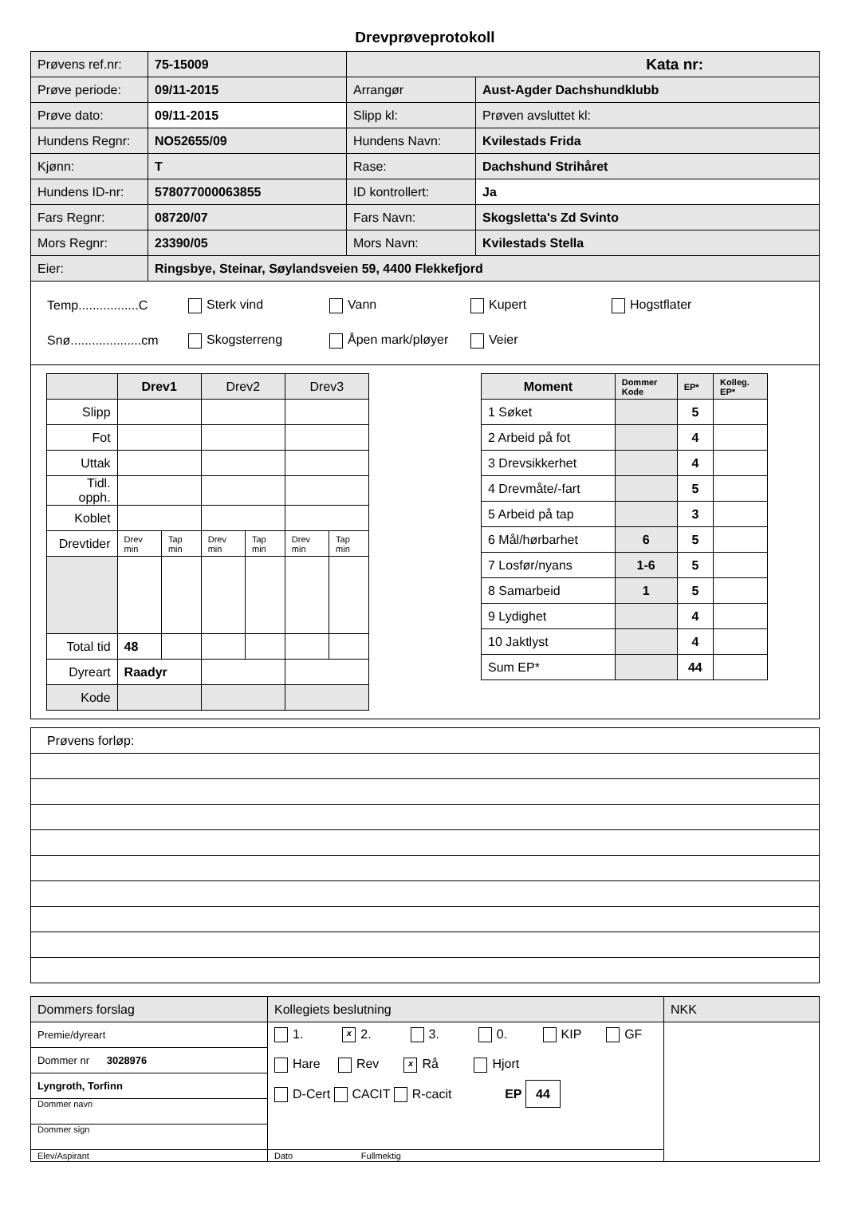Drevprøveprotokoll
| Prøvens ref.nr: | 75-15009 | Kata nr: | |
| Prøve periode: | 09/11-2015 | Arrangør | Aust-Agder Dachshundklubb |
| Prøve dato: | 09/11-2015 | Slipp kl: | Prøven avsluttet kl: |
| Hundens Regnr: | NO52655/09 | Hundens Navn: | Kvilestads Frida |
| Kjønn: | T | Rase: | Dachshund Strihåret |
| Hundens ID-nr: | 578077000063855 | ID kontrollert: | Ja |
| Fars Regnr: | 08720/07 | Fars Navn: | Skogsletta's Zd Svinto |
| Mors Regnr: | 23390/05 | Mors Navn: | Kvilestads Stella |
| Eier: | Ringsbye, Steinar, Søylandsveien 59, 4400 Flekkefjord | | |
Temp.................C Sterk vind Vann Kupert Hogstflater
Snø....................cm Skogsterreng Åpen mark/pløyer Veier
| | Drev1 | | Drev2 | | Drev3 | |
| Slipp | | | | | | |
| Fot | | | | | | |
| Uttak | | | | | | |
| Tidl. opph. | | | | | | |
| Koblet | | | | | | |
| Drevtider | Drev min | Tap min | Drev min | Tap min | Drev min | Tap min |
| Total tid | 48 | | | | | |
| Dyreart | Raadyr | | | | | |
| Kode | | | | | | |
| Moment | Dommer Kode | EP* | Kolleg. EP* |
| 1 Søket | | 5 | |
| 2 Arbeid på fot | | 4 | |
| 3 Drevsikkerhet | | 4 | |
| 4 Drevmåte/-fart | | 5 | |
| 5 Arbeid på tap | | 3 | |
| 6 Mål/hørbarhet | 6 | 5 | |
| 7 Losfør/nyans | 1-6 | 5 | |
| 8 Samarbeid | 1 | 5 | |
| 9 Lydighet | | 4 | |
| 10 Jaktlyst | | 4 | |
| Sum EP* | | 44 | |
| Prøvens forløp: |
| Dommers forslag | Kollegiets beslutning | NKK |
| Premie/dyreart | 1. x 2. 3. 0. KIP GF Hare Rev x Rå Hjort D-Cert CACIT R-cacit EP 44 | |
| Dommer nr 3028976 | | |
| Lyngroth, Torfinn | | |
| Dommer navn | | |
| Dommer sign | | |
| Elev/Aspirant | Dato Fullmektig | |